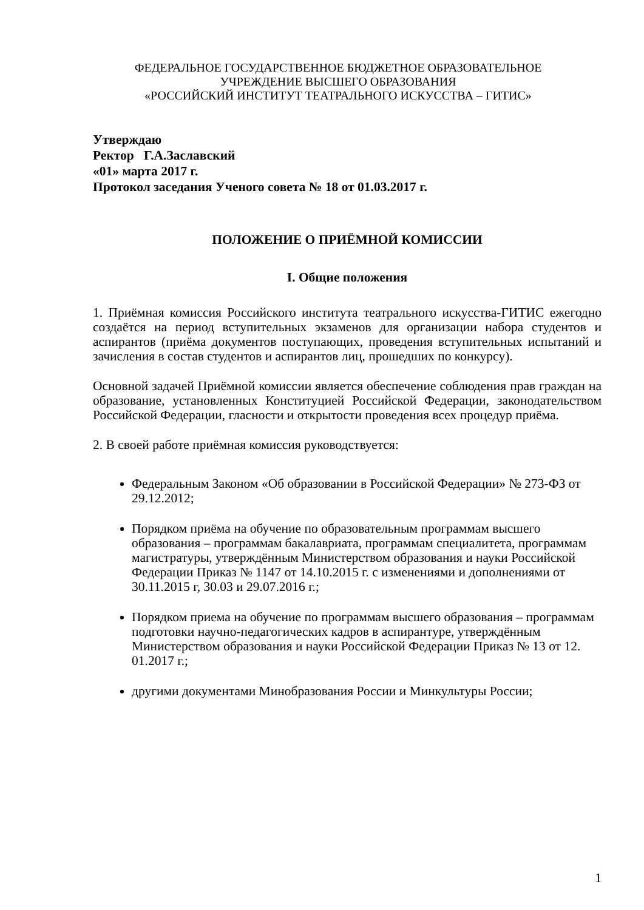ФЕДЕРАЛЬНОЕ ГОСУДАРСТВЕННОЕ БЮДЖЕТНОЕ ОБРАЗОВАТЕЛЬНОЕ
УЧРЕЖДЕНИЕ ВЫСШЕГО ОБРАЗОВАНИЯ
«РОССИЙСКИЙ ИНСТИТУТ ТЕАТРАЛЬНОГО ИСКУССТВА – ГИТИС»
Утверждаю
Ректор Г.А.Заславский
«01» марта 2017 г.
Протокол заседания Ученого совета № 18 от 01.03.2017 г.
ПОЛОЖЕНИЕ О ПРИЁМНОЙ КОМИССИИ
I. Общие положения
1. Приёмная комиссия Российского института театрального искусства-ГИТИС ежегодно создаётся на период вступительных экзаменов для организации набора студентов и аспирантов (приёма документов поступающих, проведения вступительных испытаний и зачисления в состав студентов и аспирантов лиц, прошедших по конкурсу).
Основной задачей Приёмной комиссии является обеспечение соблюдения прав граждан на образование, установленных Конституцией Российской Федерации, законодательством Российской Федерации, гласности и открытости проведения всех процедур приёма.
2. В своей работе приёмная комиссия руководствуется:
Федеральным Законом «Об образовании в Российской Федерации» № 273-ФЗ от 29.12.2012;
Порядком приёма на обучение по образовательным программам высшего образования – программам бакалавриата, программам специалитета, программам магистратуры, утверждённым Министерством образования и науки Российской Федерации Приказ № 1147 от 14.10.2015 г. с изменениями и дополнениями от 30.11.2015 г, 30.03 и 29.07.2016 г.;
Порядком приема на обучение по программам высшего образования – программам подготовки научно-педагогических кадров в аспирантуре, утверждённым Министерством образования и науки Российской Федерации Приказ № 13 от 12. 01.2017 г.;
другими документами Минобразования России и Минкультуры России;
1